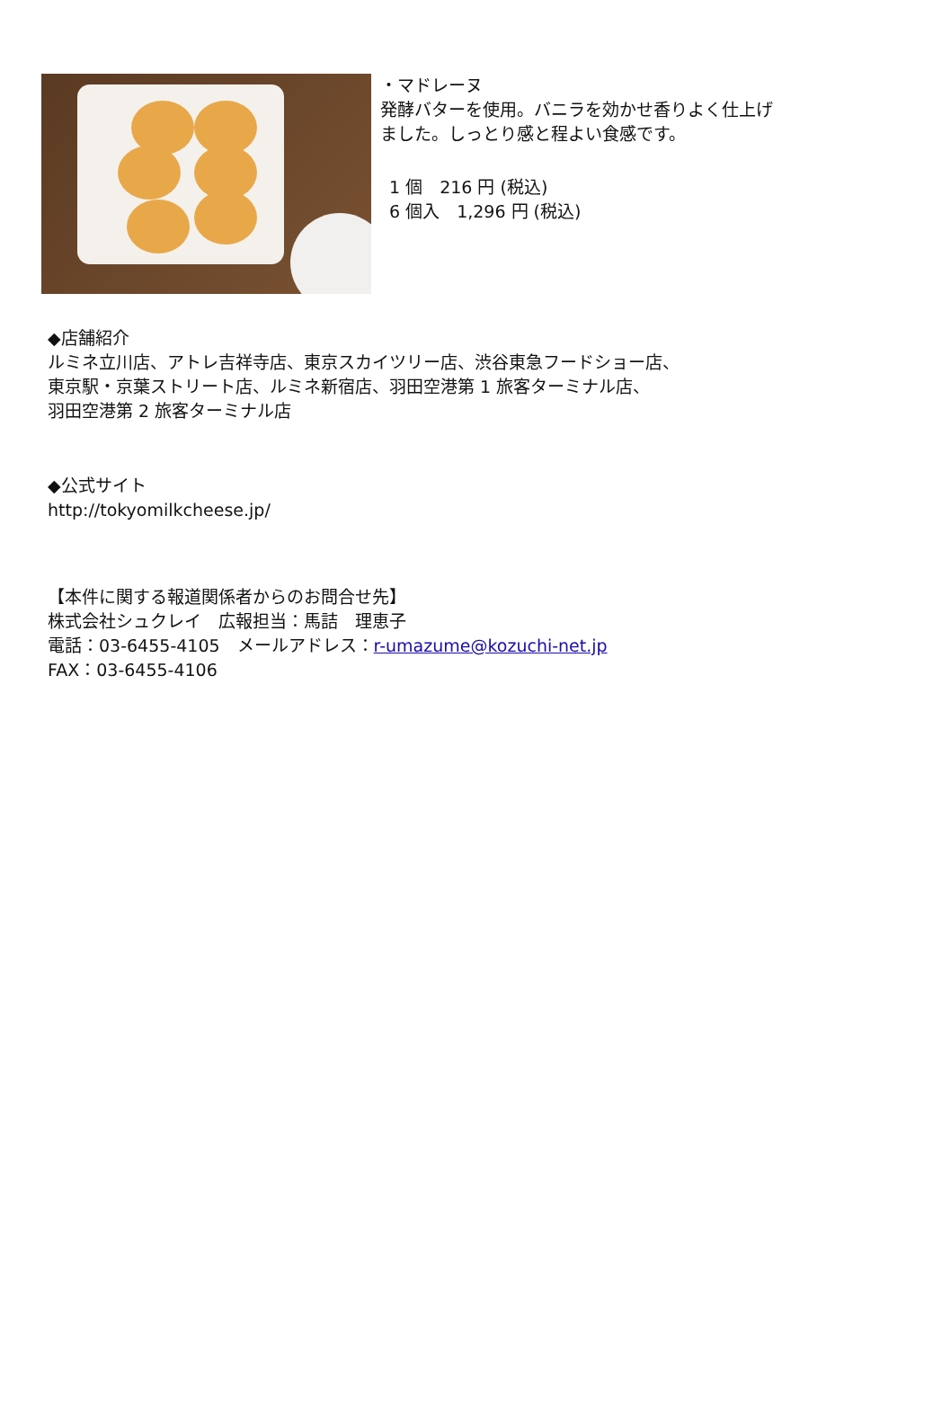・マドレーヌ
発酵バターを使用。バニラを効かせ香りよく仕上げ
ました。しっとり感と程よい食感です。
1 個　216 円 (税込)
6 個入　1,296 円 (税込)
◆店舗紹介
ルミネ立川店、アトレ吉祥寺店、東京スカイツリー店、渋谷東急フードショー店、
東京駅・京葉ストリート店、ルミネ新宿店、羽田空港第 1 旅客ターミナル店、
羽田空港第 2 旅客ターミナル店
◆公式サイト
http://tokyomilkcheese.jp/
【本件に関する報道関係者からのお問合せ先】
株式会社シュクレイ　広報担当：馬詰　理恵子
電話：03-6455-4105　メールアドレス：r-umazume@kozuchi-net.jp
FAX：03-6455-4106